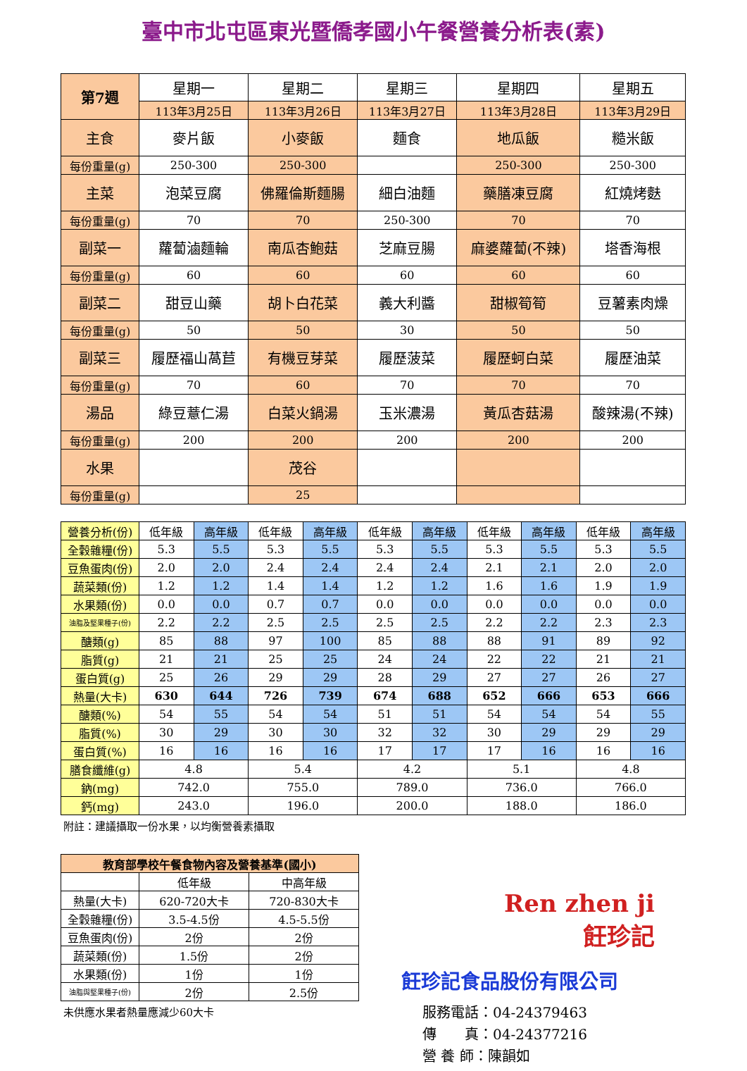臺中市北屯區東光暨僑孝國小午餐營養分析表(素)
| 第7週 | 星期一 | 星期二 | 星期三 | 星期四 | 星期五 |
| --- | --- | --- | --- | --- | --- |
| | 113年3月25日 | 113年3月26日 | 113年3月27日 | 113年3月28日 | 113年3月29日 |
| 主食 | 麥片飯 | 小麥飯 | 麵食 | 地瓜飯 | 糙米飯 |
| 每份重量(g) | 250-300 | 250-300 | | 250-300 | 250-300 |
| 主菜 | 泡菜豆腐 | 佛羅倫斯麵腸 | 細白油麵 | 藥膳凍豆腐 | 紅燒烤麩 |
| 每份重量(g) | 70 | 70 | 250-300 | 70 | 70 |
| 副菜一 | 蘿蔔滷麵輪 | 南瓜杏鮑菇 | 芝麻豆腸 | 麻婆蘿蔔(不辣) | 塔香海根 |
| 每份重量(g) | 60 | 60 | 60 | 60 | 60 |
| 副菜二 | 甜豆山藥 | 胡卜白花菜 | 義大利醬 | 甜椒筍筍 | 豆薯素肉燥 |
| 每份重量(g) | 50 | 50 | 30 | 50 | 50 |
| 副菜三 | 履歷福山萵苣 | 有機豆芽菜 | 履歷菠菜 | 履歷蚵白菜 | 履歷油菜 |
| 每份重量(g) | 70 | 60 | 70 | 70 | 70 |
| 湯品 | 綠豆薏仁湯 | 白菜火鍋湯 | 玉米濃湯 | 黃瓜杏菇湯 | 酸辣湯(不辣) |
| 每份重量(g) | 200 | 200 | 200 | 200 | 200 |
| 水果 | | 茂谷 | | | |
| 每份重量(g) | | 25 | | | |
| 營養分析(份) | 低年級 | 高年級 | 低年級 | 高年級 | 低年級 | 高年級 | 低年級 | 高年級 | 低年級 | 高年級 |
| --- | --- | --- | --- | --- | --- | --- | --- | --- | --- | --- |
| 全穀雜糧(份) | 5.3 | 5.5 | 5.3 | 5.5 | 5.3 | 5.5 | 5.3 | 5.5 | 5.3 | 5.5 |
| 豆魚蛋肉(份) | 2.0 | 2.0 | 2.4 | 2.4 | 2.4 | 2.4 | 2.1 | 2.1 | 2.0 | 2.0 |
| 蔬菜類(份) | 1.2 | 1.2 | 1.4 | 1.4 | 1.2 | 1.2 | 1.6 | 1.6 | 1.9 | 1.9 |
| 水果類(份) | 0.0 | 0.0 | 0.7 | 0.7 | 0.0 | 0.0 | 0.0 | 0.0 | 0.0 | 0.0 |
| 油脂及堅果種子(份) | 2.2 | 2.2 | 2.5 | 2.5 | 2.5 | 2.5 | 2.2 | 2.2 | 2.3 | 2.3 |
| 醣類(g) | 85 | 88 | 97 | 100 | 85 | 88 | 88 | 91 | 89 | 92 |
| 脂質(g) | 21 | 21 | 25 | 25 | 24 | 24 | 22 | 22 | 21 | 21 |
| 蛋白質(g) | 25 | 26 | 29 | 29 | 28 | 29 | 27 | 27 | 26 | 27 |
| 熱量(大卡) | 630 | 644 | 726 | 739 | 674 | 688 | 652 | 666 | 653 | 666 |
| 醣類(%) | 54 | 55 | 54 | 54 | 51 | 51 | 54 | 54 | 54 | 55 |
| 脂質(%) | 30 | 29 | 30 | 30 | 32 | 32 | 30 | 29 | 29 | 29 |
| 蛋白質(%) | 16 | 16 | 16 | 16 | 17 | 17 | 17 | 16 | 16 | 16 |
| 膳食纖維(g) | 4.8 | | 5.4 | | 4.2 | | 5.1 | | 4.8 | |
| 鈉(mg) | 742.0 | | 755.0 | | 789.0 | | 736.0 | | 766.0 | |
| 鈣(mg) | 243.0 | | 196.0 | | 200.0 | | 188.0 | | 186.0 | |
附註：建議攝取一份水果，以均衡營養素攝取
| 教育部學校午餐食物內容及營養基準(國小) | | |
| --- | --- | --- |
| | 低年級 | 中高年級 |
| 熱量(大卡) | 620-720大卡 | 720-830大卡 |
| 全穀雜糧(份) | 3.5-4.5份 | 4.5-5.5份 |
| 豆魚蛋肉(份) | 2份 | 2份 |
| 蔬菜類(份) | 1.5份 | 2份 |
| 水果類(份) | 1份 | 1份 |
| 油脂與堅果種子(份) | 2份 | 2.5份 |
未供應水果者熱量應減少60大卡
Ren zhen ji
飪珍記
飪珍記食品股份有限公司
服務電話：04-24379463
傳　　真：04-24377216
營 養 師：陳韻如